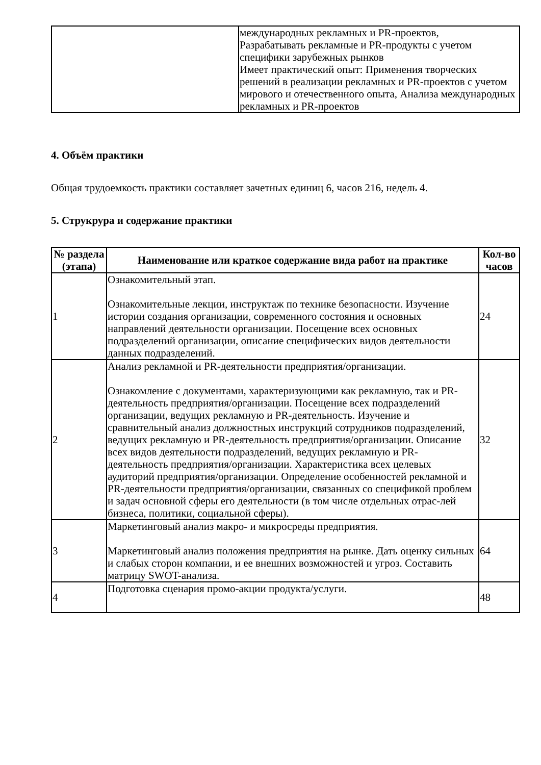| | международных рекламных и PR-проектов, Разрабатывать рекламные и PR-продукты с учетом специфики зарубежных рынков Имеет практический опыт: Применения творческих решений в реализации рекламных и PR-проектов с учетом мирового и отечественного опыта, Анализа международных рекламных и PR-проектов |
4. Объём практики
Общая трудоемкость практики составляет зачетных единиц 6, часов 216, недель 4.
5. Струкрура и содержание практики
| № раздела (этапа) | Наименование или краткое содержание вида работ на практике | Кол-во часов |
| --- | --- | --- |
| 1 | Ознакомительный этап. Ознакомительные лекции, инструктаж по технике безопасности. Изучение истории создания организации, современного состояния и основных направлений деятельности организации. Посещение всех основных подразделений организации, описание специфических видов деятельности данных подразделений. | 24 |
| 2 | Анализ рекламной и PR-деятельности предприятия/организации. Ознакомление с документами, характеризующими как рекламную, так и PR-деятельность предприятия/организации. Посещение всех подразделений организации, ведущих рекламную и PR-деятельность. Изучение и сравнительный анализ должностных инструкций сотрудников подразделений, ведущих рекламную и PR-деятельность предприятия/организации. Описание всех видов деятельности подразделений, ведущих рекламную и PR-деятельность предприятия/организации. Характеристика всех целевых аудиторий предприятия/организации. Определение особенностей рекламной и PR-деятельности предприятия/организации, связанных со спецификой проблем и задач основной сферы его деятельности (в том числе отдельных отрас-лей бизнеса, политики, социальной сферы). | 32 |
| 3 | Маркетинговый анализ макро- и микросреды предприятия. Маркетинговый анализ положения предприятия на рынке. Дать оценку сильных и слабых сторон компании, и ее внешних возможностей и угроз. Составить матрицу SWOT-анализа. | 64 |
| 4 | Подготовка сценария промо-акции продукта/услуги. | 48 |